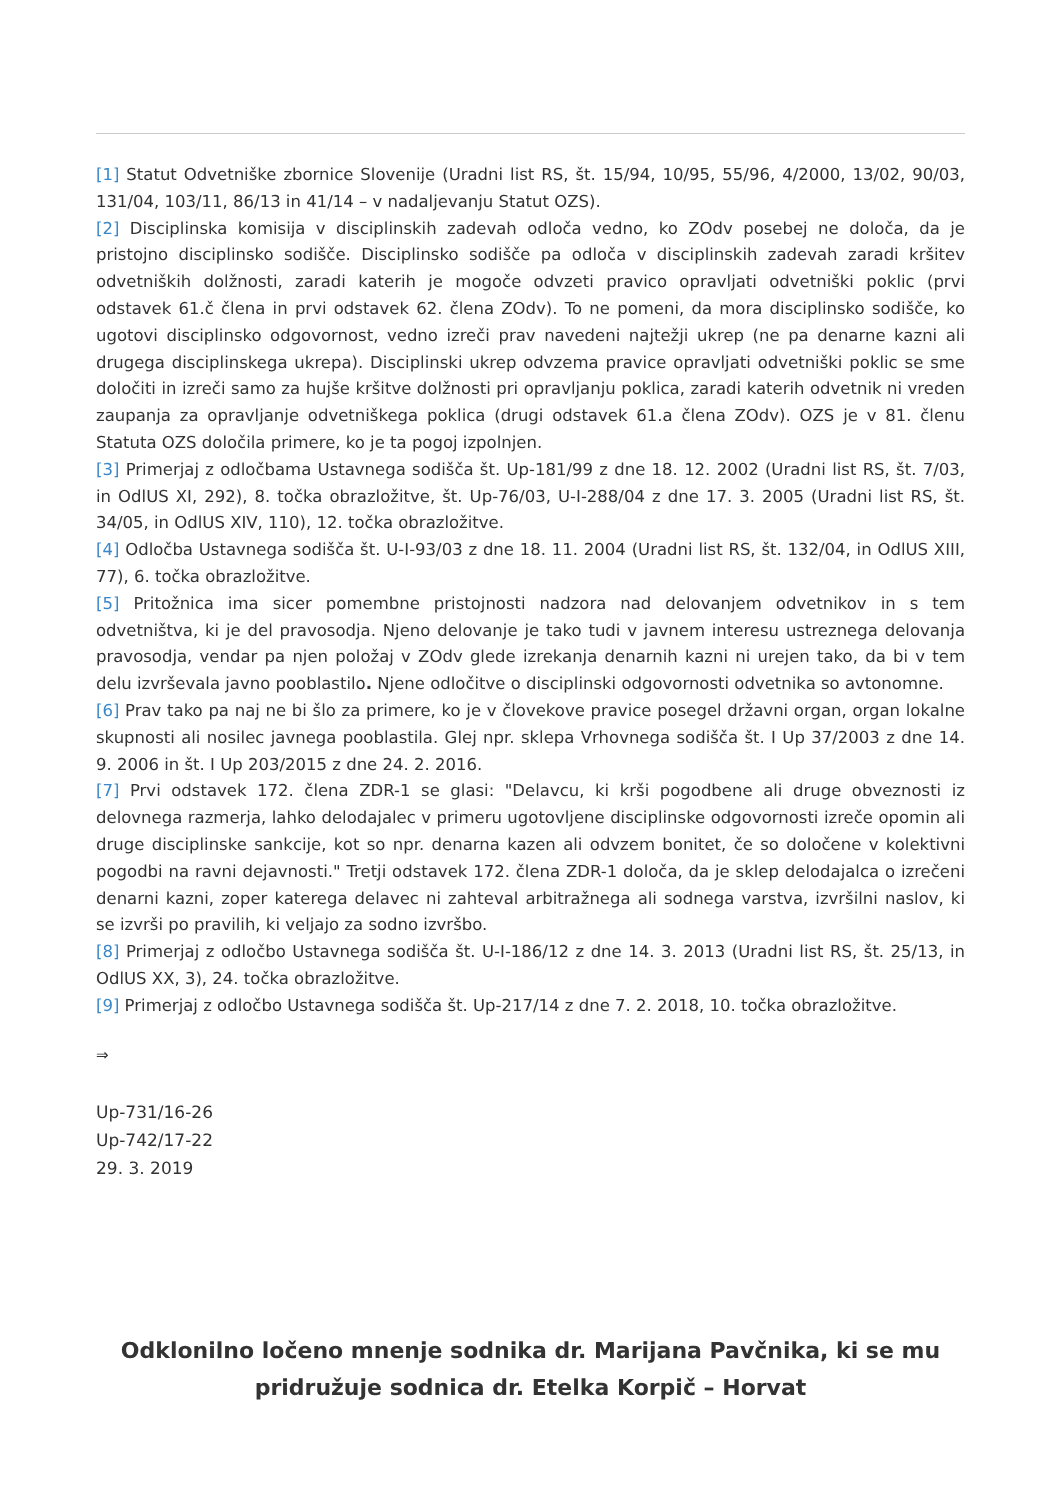[1] Statut Odvetniške zbornice Slovenije (Uradni list RS, št. 15/94, 10/95, 55/96, 4/2000, 13/02, 90/03, 131/04, 103/11, 86/13 in 41/14 – v nadaljevanju Statut OZS).
[2] Disciplinska komisija v disciplinskih zadevah odloča vedno, ko ZOdv posebej ne določa, da je pristojno disciplinsko sodišče. Disciplinsko sodišče pa odloča v disciplinskih zadevah zaradi kršitev odvetniških dolžnosti, zaradi katerih je mogoče odvzeti pravico opravljati odvetniški poklic (prvi odstavek 61.č člena in prvi odstavek 62. člena ZOdv). To ne pomeni, da mora disciplinsko sodišče, ko ugotovi disciplinsko odgovornost, vedno izreči prav navedeni najtežji ukrep (ne pa denarne kazni ali drugega disciplinskega ukrepa). Disciplinski ukrep odvzema pravice opravljati odvetniški poklic se sme določiti in izreči samo za hujše kršitve dolžnosti pri opravljanju poklica, zaradi katerih odvetnik ni vreden zaupanja za opravljanje odvetniškega poklica (drugi odstavek 61.a člena ZOdv). OZS je v 81. členu Statuta OZS določila primere, ko je ta pogoj izpolnjen.
[3] Primerjaj z odločbama Ustavnega sodišča št. Up-181/99 z dne 18. 12. 2002 (Uradni list RS, št. 7/03, in OdlUS XI, 292), 8. točka obrazložitve, št. Up-76/03, U-I-288/04 z dne 17. 3. 2005 (Uradni list RS, št. 34/05, in OdlUS XIV, 110), 12. točka obrazložitve.
[4] Odločba Ustavnega sodišča št. U-I-93/03 z dne 18. 11. 2004 (Uradni list RS, št. 132/04, in OdlUS XIII, 77), 6. točka obrazložitve.
[5] Pritožnica ima sicer pomembne pristojnosti nadzora nad delovanjem odvetnikov in s tem odvetništva, ki je del pravosodja. Njeno delovanje je tako tudi v javnem interesu ustreznega delovanja pravosodja, vendar pa njen položaj v ZOdv glede izrekanja denarnih kazni ni urejen tako, da bi v tem delu izvrševala javno pooblastilo. Njene odločitve o disciplinski odgovornosti odvetnika so avtonomne.
[6] Prav tako pa naj ne bi šlo za primere, ko je v človekove pravice posegel državni organ, organ lokalne skupnosti ali nosilec javnega pooblastila. Glej npr. sklepa Vrhovnega sodišča št. I Up 37/2003 z dne 14. 9. 2006 in št. I Up 203/2015 z dne 24. 2. 2016.
[7] Prvi odstavek 172. člena ZDR-1 se glasi: "Delavcu, ki krši pogodbene ali druge obveznosti iz delovnega razmerja, lahko delodajalec v primeru ugotovljene disciplinske odgovornosti izreče opomin ali druge disciplinske sankcije, kot so npr. denarna kazen ali odvzem bonitet, če so določene v kolektivni pogodbi na ravni dejavnosti." Tretji odstavek 172. člena ZDR-1 določa, da je sklep delodajalca o izrečeni denarni kazni, zoper katerega delavec ni zahteval arbitražnega ali sodnega varstva, izvršilni naslov, ki se izvrši po pravilih, ki veljajo za sodno izvršbo.
[8] Primerjaj z odločbo Ustavnega sodišča št. U-I-186/12 z dne 14. 3. 2013 (Uradni list RS, št. 25/13, in OdlUS XX, 3), 24. točka obrazložitve.
[9] Primerjaj z odločbo Ustavnega sodišča št. Up-217/14 z dne 7. 2. 2018, 10. točka obrazložitve.
⇒
Up-731/16-26
Up-742/17-22
29. 3. 2019
Odklonilno ločeno mnenje sodnika dr. Marijana Pavčnika, ki se mu pridružuje sodnica dr. Etelka Korpič – Horvat